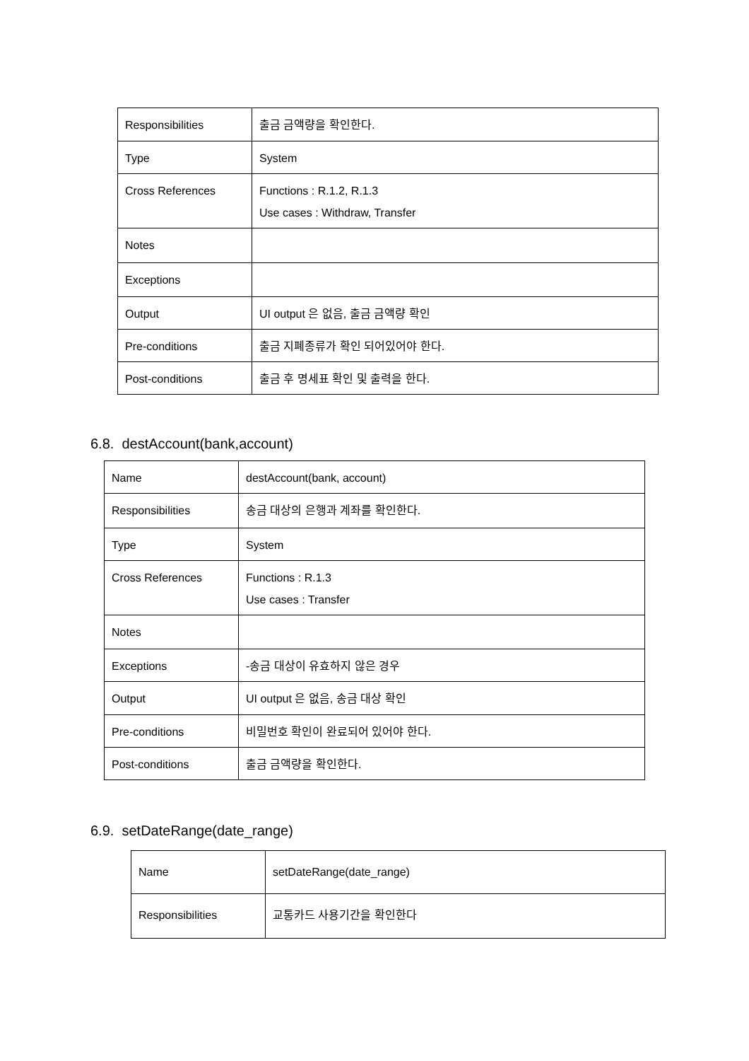| Responsibilities | 출금 금액량을 확인한다. |
| Type | System |
| Cross References | Functions : R.1.2, R.1.3 Use cases : Withdraw, Transfer |
| Notes | |
| Exceptions | |
| Output | UI output 은 없음, 출금 금액량 확인 |
| Pre-conditions | 출금 지폐종류가 확인 되어있어야 한다. |
| Post-conditions | 출금 후 명세표 확인 및 출력을 한다. |
6.8. destAccount(bank,account)
| Name | destAccount(bank, account) |
| Responsibilities | 송금 대상의 은행과 계좌를 확인한다. |
| Type | System |
| Cross References | Functions : R.1.3 Use cases : Transfer |
| Notes | |
| Exceptions | -송금 대상이 유효하지 않은 경우 |
| Output | UI output 은 없음, 송금 대상 확인 |
| Pre-conditions | 비밀번호 확인이 완료되어 있어야 한다. |
| Post-conditions | 출금 금액량을 확인한다. |
6.9. setDateRange(date_range)
| Name | setDateRange(date_range) |
| Responsibilities | 교통카드 사용기간을 확인한다 |